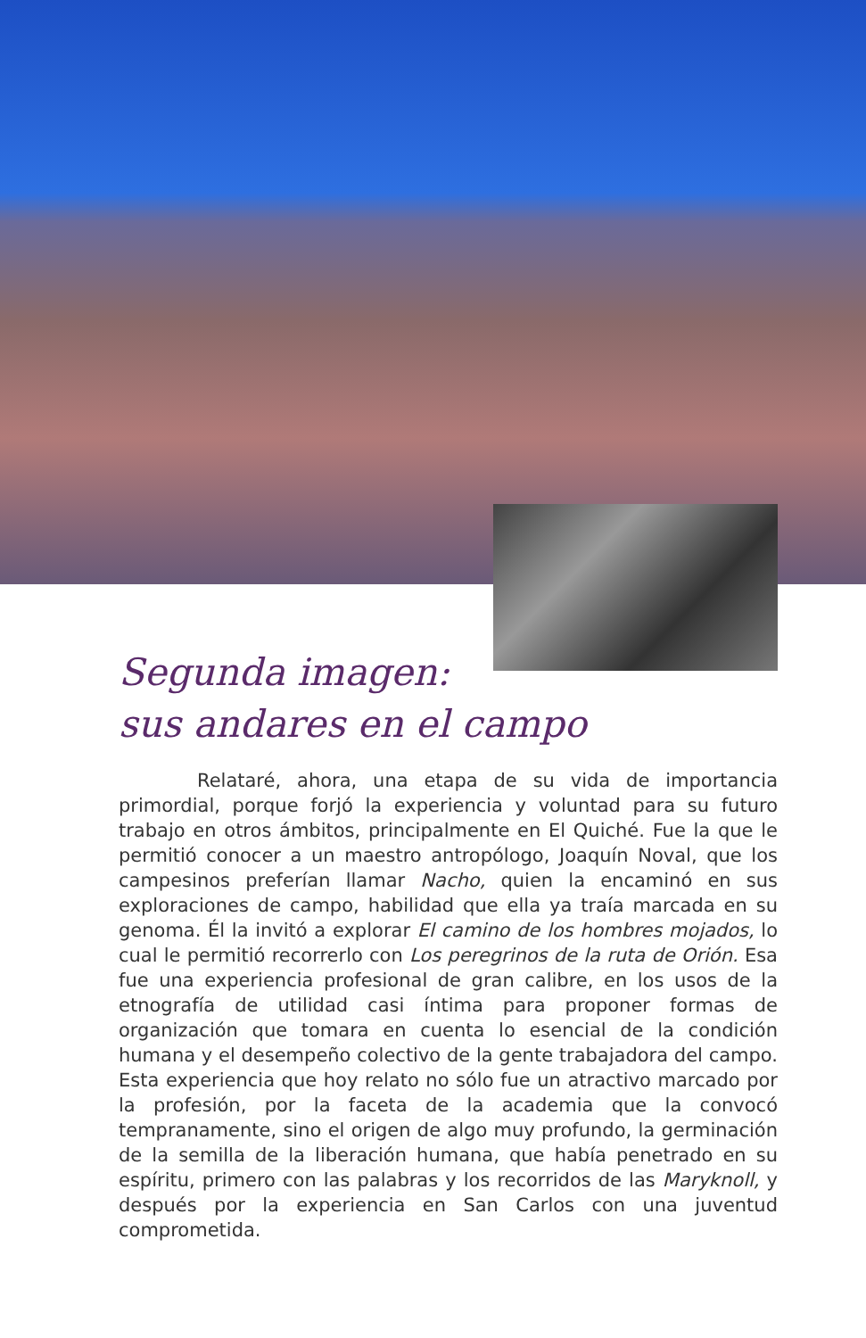Segunda imagen:
sus andares en el campo
Relataré, ahora, una etapa de su vida de importancia primordial, porque forjó la experiencia y voluntad para su futuro trabajo en otros ámbitos, principalmente en El Quiché. Fue la que le permitió conocer a un maestro antropólogo, Joaquín Noval, que los campesinos preferían llamar Nacho, quien la encaminó en sus exploraciones de campo, habilidad que ella ya traía marcada en su genoma. Él la invitó a explorar El camino de los hombres mojados, lo cual le permitió recorrerlo con Los peregrinos de la ruta de Orión. Esa fue una experiencia profesional de gran calibre, en los usos de la etnografía de utilidad casi íntima para proponer formas de organización que tomara en cuenta lo esencial de la condición humana y el desempeño colectivo de la gente trabajadora del campo. Esta experiencia que hoy relato no sólo fue un atractivo marcado por la profesión, por la faceta de la academia que la convocó tempranamente, sino el origen de algo muy profundo, la germinación de la semilla de la liberación humana, que había penetrado en su espíritu, primero con las palabras y los recorridos de las Maryknoll, y después por la experiencia en San Carlos con una juventud comprometida.